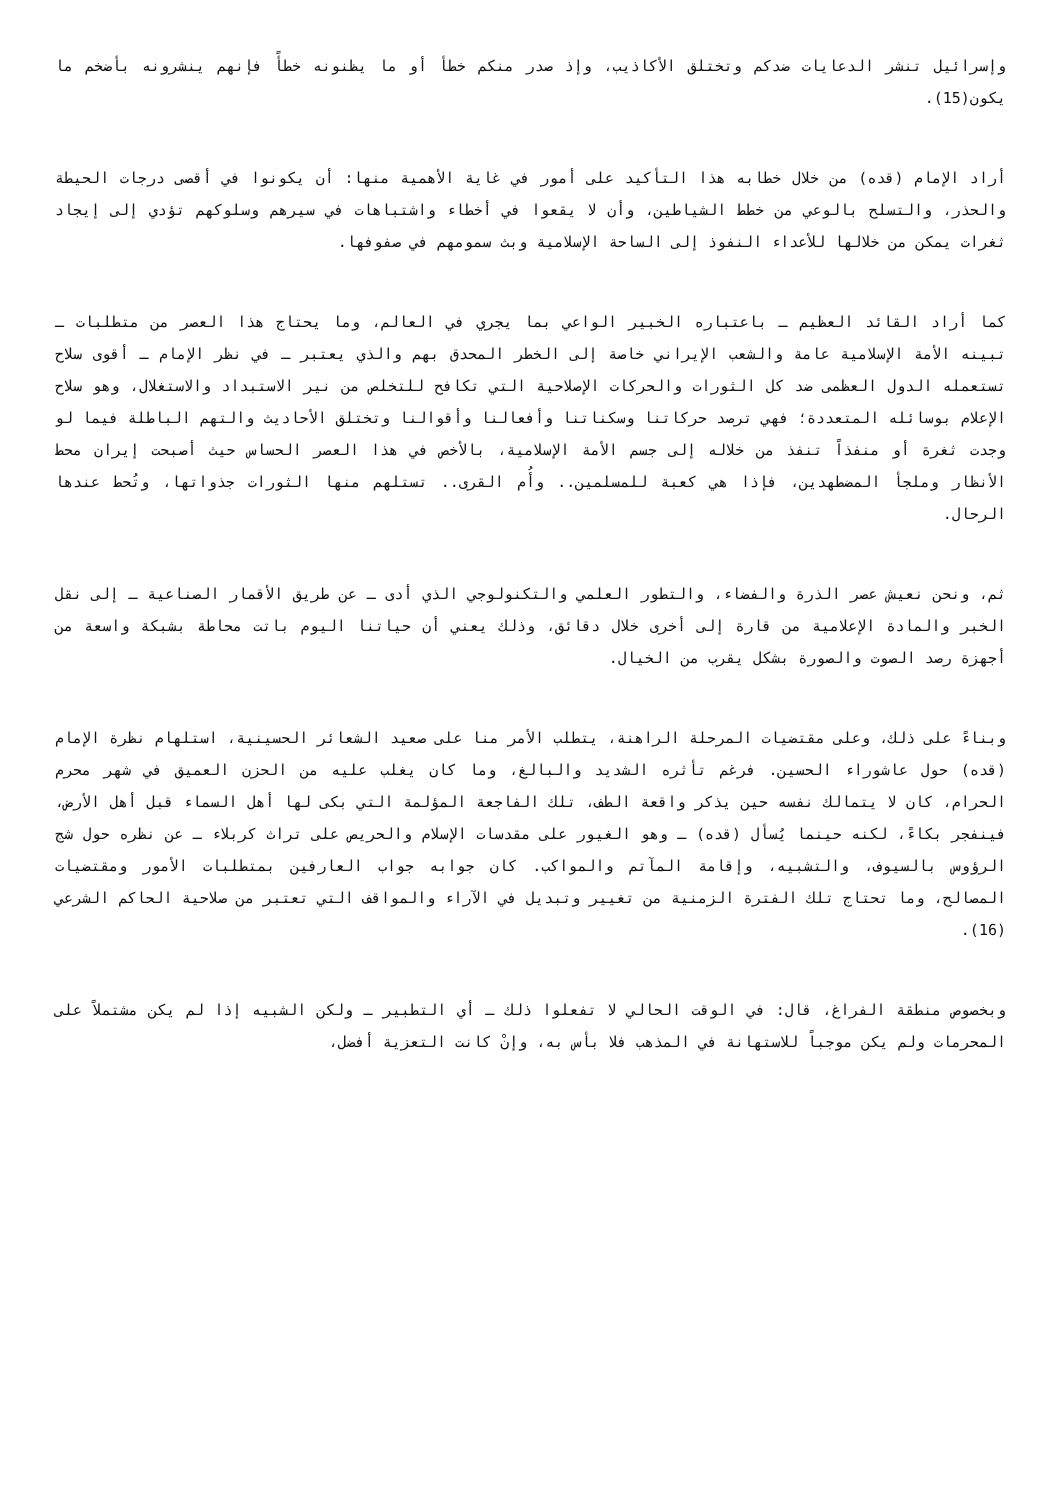وإسرائيل تنشر الدعايات ضدكم وتختلق الأكاذيب، وإذ صدر منكم خطأ أو ما يظنونه خطأً فإنهم ينشرونه بأضخم ما يكون(15).
أراد الإمام (قده) من خلال خطابه هذا التأكيد على أمور في غاية الأهمية منها: أن يكونوا في أقصى درجات الحيطة والحذر، والتسلح بالوعي من خطط الشياطين، وأن لا يقعوا في أخطاء واشتباهات في سيرهم وسلوكهم تؤدي إلى إيجاد ثغرات يمكن من خلالها للأعداء النفوذ إلى الساحة الإسلامية وبث سمومهم في صفوفها.
كما أراد القائد العظيم ـ باعتباره الخبير الواعي بما يجري في العالم، وما يحتاج هذا العصر من متطلبات ـ تبينه الأمة الإسلامية عامة والشعب الإيراني خاصة إلى الخطر المحدق بهم والذي يعتبر ـ في نظر الإمام ـ أقوى سلاح تستعمله الدول العظمى ضد كل الثورات والحركات الإصلاحية التي تكافح للتخلص من نير الاستبداد والاستغلال، وهو سلاح الإعلام بوسائله المتعددة؛ فهي ترصد حركاتنا وسكناتنا وأفعالنا وأقوالنا وتختلق الأحاديث والتهم الباطلة فيما لو وجدت ثغرة أو منفذاً تنفذ من خلاله إلى جسم الأمة الإسلامية، بالأخص في هذا العصر الحساس حيث أصبحت إيران محط الأنظار وملجأ المضطهدين، فإذا هي كعبة للمسلمين.. وأُم القرى.. تستلهم منها الثورات جذواتها، وتُحط عندها الرحال.
ثم، ونحن نعيش عصر الذرة والفضاء، والتطور العلمي والتكنولوجي الذي أدى ـ عن طريق الأقمار الصناعية ـ إلى نقل الخبر والمادة الإعلامية من قارة إلى أخرى خلال دقائق، وذلك يعني أن حياتنا اليوم باتت محاطة بشبكة واسعة من أجهزة رصد الصوت والصورة بشكل يقرب من الخيال.
وبناءً على ذلك، وعلى مقتضيات المرحلة الراهنة، يتطلب الأمر منا على صعيد الشعائر الحسينية، استلهام نظرة الإمام (قده) حول عاشوراء الحسين. فرغم تأثره الشديد والبالغ، وما كان يغلب عليه من الحزن العميق في شهر محرم الحرام، كان لا يتمالك نفسه حين يذكر واقعة الطف، تلك الفاجعة المؤلمة التي بكى لها أهل السماء قبل أهل الأرض، فينفجر بكاءً، لكنه حينما يُسأل (قده) ـ وهو الغيور على مقدسات الإسلام والحريص على تراث كربلاء ـ عن نظره حول شج الرؤوس بالسيوف، والتشبيه، وإقامة المآتم والمواكب. كان جوابه جواب العارفين بمتطلبات الأمور ومقتضيات المصالح، وما تحتاج تلك الفترة الزمنية من تغيير وتبديل في الآراء والمواقف التي تعتبر من صلاحية الحاكم الشرعي (16).
وبخصوص منطقة الفراغ، قال: في الوقت الحالي لا تفعلوا ذلك ـ أي التطبير ـ ولكن الشبيه إذا لم يكن مشتملاً على المحرمات ولم يكن موجباً للاستهانة في المذهب فلا بأس به، وإنْ كانت التعزية أفضل،